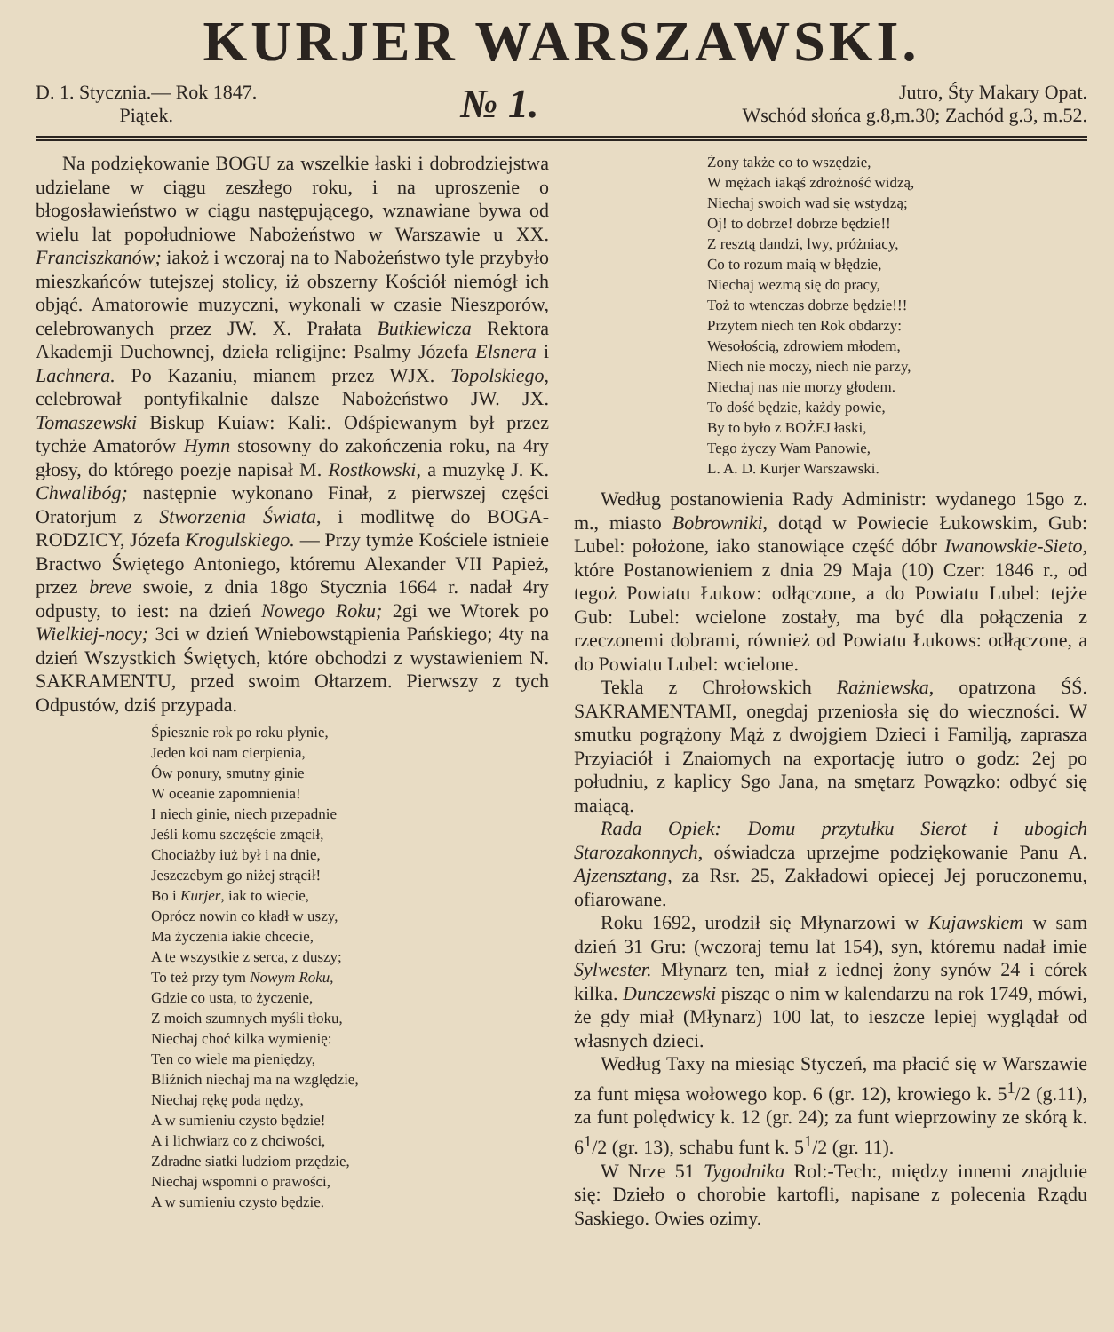KURJER WARSZAWSKI.
D. 1. Stycznia.— Rok 1847.
Piątek.
№ 1.
Jutro, Śty Makary Opat.
Wschód słońca g.8,m.30; Zachód g.3, m.52.
Na podziękowanie BOGU za wszelkie łaski i dobrodziejstwa udzielane w ciągu zeszłego roku, i na uproszenie o błogosławieństwo w ciągu następującego, wznawiane bywa od wielu lat popołudniowe Nabożeństwo w Warszawie u XX. Franciszkanów; iakoż i wczoraj na to Nabożeństwo tyle przybyło mieszkańców tutejszej stolicy, iż obszerny Kościół niemógł ich objąć. Amatorowie muzyczni, wykonali w czasie Nieszporów, celebrowanych przez JW. X. Prałata Butkiewicza Rektora Akademji Duchownej, dzieła religijne: Psalmy Józefa Elsnera i Lachnera. Po Kazaniu, mianem przez WJX. Topolskiego, celebrował pontyfikalnie dalsze Nabożeństwo JW. JX. Tomaszewski Biskup Kuiaw: Kali:. Odśpiewanym był przez tychże Amatorów Hymn stosowny do zakończenia roku, na 4ry głosy, do którego poezje napisał M. Rostkowski, a muzykę J. K. Chwalibóg; następnie wykonano Finał, z pierwszej części Oratorjum z Stworzenia Świata, i modlitwę do BOGA-RODZICY, Józefa Krogulskiego. — Przy tymże Kościele istnieie Bractwo Świętego Antoniego, któremu Alexander VII Papież, przez breve swoie, z dnia 18go Stycznia 1664 r. nadał 4ry odpusty, to iest: na dzień Nowego Roku; 2gi we Wtorek po Wielkiej-nocy; 3ci w dzień Wniebowstąpienia Pańskiego; 4ty na dzień Wszystkich Świętych, które obchodzi z wystawieniem N. SAKRAMENTU, przed swoim Ołtarzem. Pierwszy z tych Odpustów, dziś przypada.
Śpiesznie rok po roku płynie,
Jeden koi nam cierpienia,
Ów ponury, smutny ginie
W oceanie zapomnienia!
I niech ginie, niech przepadnie
Jeśli komu szczęście zmącił,
Chociażby iuż był i na dnie,
Jeszczebym go niżej strącił!
Bo i Kurjer, iak to wiecie,
Oprócz nowin co kładł w uszy,
Ma życzenia iakie chcecie,
A te wszystkie z serca, z duszy;
To też przy tym Nowym Roku,
Gdzie co usta, to życzenie,
Z moich szumnych myśli tłoku,
Niechaj choć kilka wymienię:
Ten co wiele ma pieniędzy,
Bliźnich niechaj ma na względzie,
Niechaj rękę poda nędzy,
A w sumieniu czysto będzie!
A i lichwiarz co z chciwości,
Zdradne siatki ludziom przędzie,
Niechaj wspomni o prawości,
A w sumieniu czysto będzie.
Żony także co to wszędzie,
W mężach iakąś zdrożność widzą,
Niechaj swoich wad się wstydzą;
Oj! to dobrze! dobrze będzie!!
Z resztą dandzi, lwy, próżniacy,
Co to rozum maią w błędzie,
Niechaj wezmą się do pracy,
Toż to wtenczas dobrze będzie!!!
Przytem niech ten Rok obdarzy:
Wesołością, zdrowiem młodem,
Niech nie moczy, niech nie parzy,
Niechaj nas nie morzy głodem.
To dość będzie, każdy powie,
By to było z BOŻEJ łaski,
Tego życzy Wam Panowie,
L. A. D. Kurjer Warszawski.
Według postanowienia Rady Administr: wydanego 15go z. m., miasto Bobrowniki, dotąd w Powiecie Łukowskim, Gub: Lubel: położone, iako stanowiące część dóbr Iwanowskie-Sieto, które Postanowieniem z dnia 29 Maja (10) Czer: 1846 r., od tegoż Powiatu Łukow: odłączone, a do Powiatu Lubel: tejże Gub: Lubel: wcielone zostały, ma być dla połączenia z rzeczonemi dobrami, również od Powiatu Łukows: odłączone, a do Powiatu Lubel: wcielone.
Tekla z Chrołowskich Rażniewska, opatrzona ŚŚ. SAKRAMENTAMI, onegdaj przeniosła się do wieczności. W smutku pogrążony Mąż z dwojgiem Dzieci i Familją, zaprasza Przyiaciół i Znaiomych na exportację iutro o godz: 2ej po południu, z kaplicy Sgo Jana, na smętarz Powązko: odbyć się maiącą.
Rada Opiek: Domu przytułku Sierot i ubogich Starozakonnych, oświadcza uprzejme podziękowanie Panu A. Ajzensztang, za Rsr. 25, Zakładowi opiecej Jej poruczonemu, ofiarowane.
Roku 1692, urodził się Młynarzowi w Kujawskiem w sam dzień 31 Gru: (wczoraj temu lat 154), syn, któremu nadał imie Sylwester. Młynarz ten, miał z iednej żony synów 24 i córek kilka. Dunczewski pisząc o nim w kalendarzu na rok 1749, mówi, że gdy miał (Młynarz) 100 lat, to ieszcze lepiej wyglądał od własnych dzieci.
Według Taxy na miesiąc Styczeń, ma płacić się w Warszawie za funt mięsa wołowego kop. 6 (gr. 12), krowiego k. 5<sup>1</sup>/2 (g.11), za funt polędwicy k. 12 (gr. 24); za funt wieprzowiny ze skórą k. 6<sup>1</sup>/2 (gr. 13), schabu funt k. 5<sup>1</sup>/2 (gr. 11).
W Nrze 51 Tygodnika Rol:-Tech:, między innemi znajduie się: Dzieło o chorobie kartofli, napisane z polecenia Rządu Saskiego. Owies ozimy.